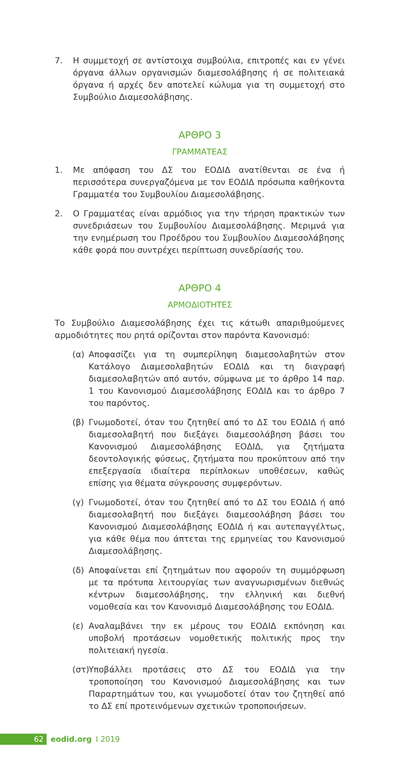7. Η συμμετοχή σε αντίστοιχα συμβούλια, επιτροπές και εν γένει όργανα άλλων οργανισμών διαμεσολάβησης ή σε πολιτειακά όργανα ή αρχές δεν αποτελεί κώλυμα για τη συμμετοχή στο Συμβούλιο Διαμεσολάβησης.
ΑΡΘΡΟ 3
ΓΡΑΜΜΑΤΕΑΣ
1. Με απόφαση του ΔΣ του ΕΟΔΙΔ ανατίθενται σε ένα ή περισσότερα συνεργαζόμενα με τον ΕΟΔΙΔ πρόσωπα καθήκοντα Γραμματέα του Συμβουλίου Διαμεσολάβησης.
2. Ο Γραμματέας είναι αρμόδιος για την τήρηση πρακτικών των συνεδριάσεων του Συμβουλίου Διαμεσολάβησης. Μεριμνά για την ενημέρωση του Προέδρου του Συμβουλίου Διαμεσολάβησης κάθε φορά που συντρέχει περίπτωση συνεδρίασής του.
ΑΡΘΡΟ 4
ΑΡΜΟΔΙΟΤΗΤΕΣ
Το Συμβούλιο Διαμεσολάβησης έχει τις κάτωθι απαριθμούμενες αρμοδιότητες που ρητά ορίζονται στον παρόντα Κανονισμό:
(α) Αποφασίζει για τη συμπερίληψη διαμεσολαβητών στον Κατάλογο Διαμεσολαβητών ΕΟΔΙΔ και τη διαγραφή διαμεσολαβητών από αυτόν, σύμφωνα με το άρθρο 14 παρ. 1 του Κανονισμού Διαμεσολάβησης ΕΟΔΙΔ και το άρθρο 7 του παρόντος.
(β) Γνωμοδοτεί, όταν του ζητηθεί από το ΔΣ του ΕΟΔΙΔ ή από διαμεσολαβητή που διεξάγει διαμεσολάβηση βάσει του Κανονισμού Διαμεσολάβησης ΕΟΔΙΔ, για ζητήματα δεοντολογικής φύσεως, ζητήματα που προκύπτουν από την επεξεργασία ιδιαίτερα περίπλοκων υποθέσεων, καθώς επίσης για θέματα σύγκρουσης συμφερόντων.
(γ) Γνωμοδοτεί, όταν του ζητηθεί από το ΔΣ του ΕΟΔΙΔ ή από διαμεσολαβητή που διεξάγει διαμεσολάβηση βάσει του Κανονισμού Διαμεσολάβησης ΕΟΔΙΔ ή και αυτεπαγγέλτως, για κάθε θέμα που άπτεται της ερμηνείας του Κανονισμού Διαμεσολάβησης.
(δ) Αποφαίνεται επί ζητημάτων που αφορούν τη συμμόρφωση με τα πρότυπα λειτουργίας των αναγνωρισμένων διεθνώς κέντρων διαμεσολάβησης, την ελληνική και διεθνή νομοθεσία και τον Κανονισμό Διαμεσολάβησης του ΕΟΔΙΔ.
(ε) Αναλαμβάνει την εκ μέρους του ΕΟΔΙΔ εκπόνηση και υποβολή προτάσεων νομοθετικής πολιτικής προς την πολιτειακή ηγεσία.
(στ) Υποβάλλει προτάσεις στο ΔΣ του ΕΟΔΙΔ για την τροποποίηση του Κανονισμού Διαμεσολάβησης και των Παραρτημάτων του, και γνωμοδοτεί όταν του ζητηθεί από το ΔΣ επί προτεινόμενων σχετικών τροποποιήσεων.
62 eodid.org I 2019